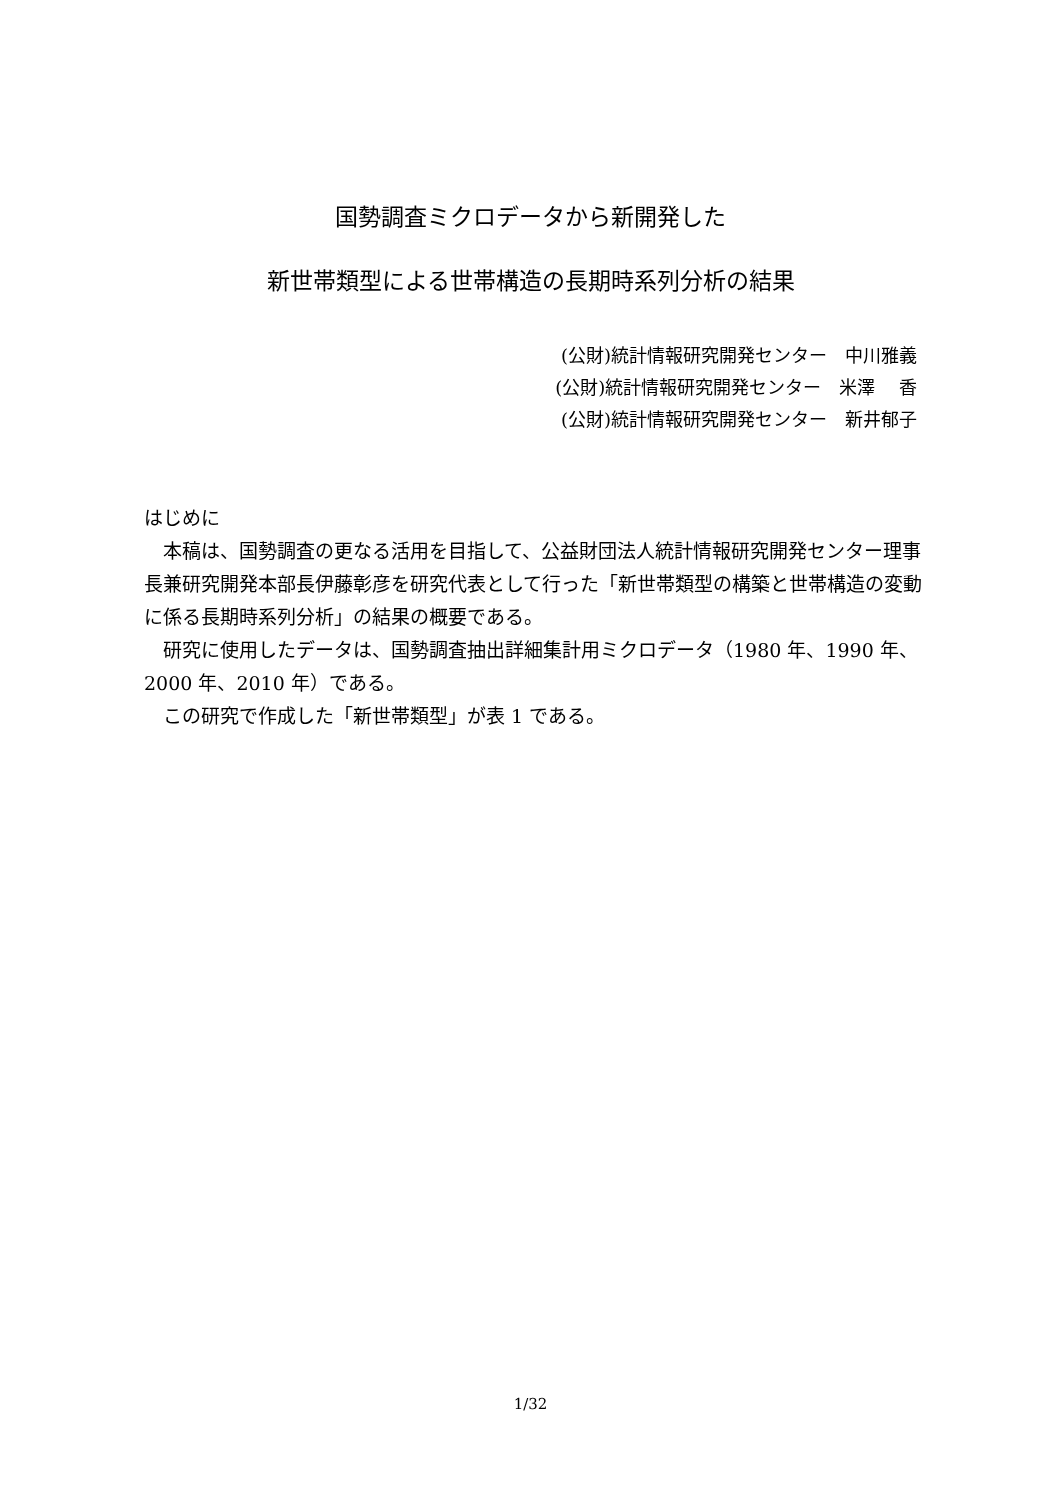国勢調査ミクロデータから新開発した
新世帯類型による世帯構造の長期時系列分析の結果
(公財)統計情報研究開発センター　中川雅義
(公財)統計情報研究開発センター　米澤　 香
(公財)統計情報研究開発センター　新井郁子
はじめに
本稿は、国勢調査の更なる活用を目指して、公益財団法人統計情報研究開発センター理事長兼研究開発本部長伊藤彰彦を研究代表として行った「新世帯類型の構築と世帯構造の変動に係る長期時系列分析」の結果の概要である。
研究に使用したデータは、国勢調査抽出詳細集計用ミクロデータ（1980 年、1990 年、2000 年、2010 年）である。
この研究で作成した「新世帯類型」が表 1 である。
1/32